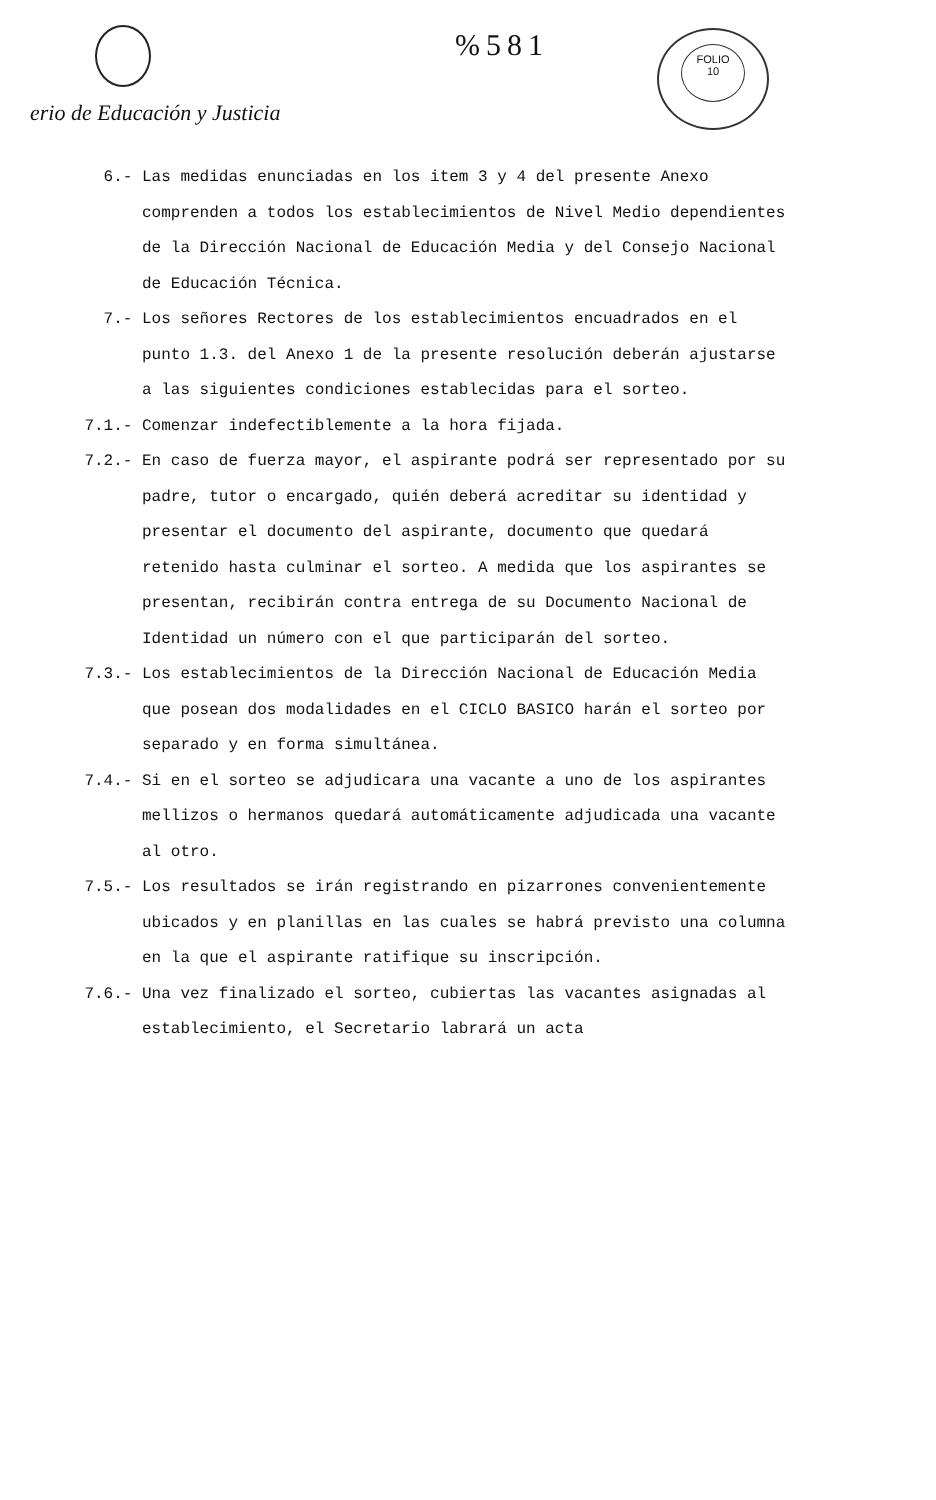%581
erio de Educación y Justicia
FOLIO
10
6.- Las medidas enunciadas en los item 3 y 4 del presente Anexo comprenden a todos los establecimientos de Nivel Medio dependientes de la Dirección Nacional de Educación Media y del Consejo Nacional de Educación Técnica.
7.- Los señores Rectores de los establecimientos encuadrados en el punto 1.3. del Anexo 1 de la presente resolución deberán ajustarse a las siguientes condiciones establecidas para el sorteo.
7.1.- Comenzar indefectiblemente a la hora fijada.
7.2.- En caso de fuerza mayor, el aspirante podrá ser representado por su padre, tutor o encargado, quién deberá acreditar su identidad y presentar el documento del aspirante, documento que quedará retenido hasta culminar el sorteo. A medida que los aspirantes se presentan, recibirán contra entrega de su Documento Nacional de Identidad un número con el que participarán del sorteo.
7.3.- Los establecimientos de la Dirección Nacional de Educación Media que posean dos modalidades en el CICLO BASICO harán el sorteo por separado y en forma simultánea.
7.4.- Si en el sorteo se adjudicara una vacante a uno de los aspirantes mellizos o hermanos quedará automáticamente adjudicada una vacante al otro.
7.5.- Los resultados se irán registrando en pizarrones convenientemente ubicados y en planillas en las cuales se habrá previsto una columna en la que el aspirante ratifique su inscripción.
7.6.- Una vez finalizado el sorteo, cubiertas las vacantes asignadas al establecimiento, el Secretario labrará un acta